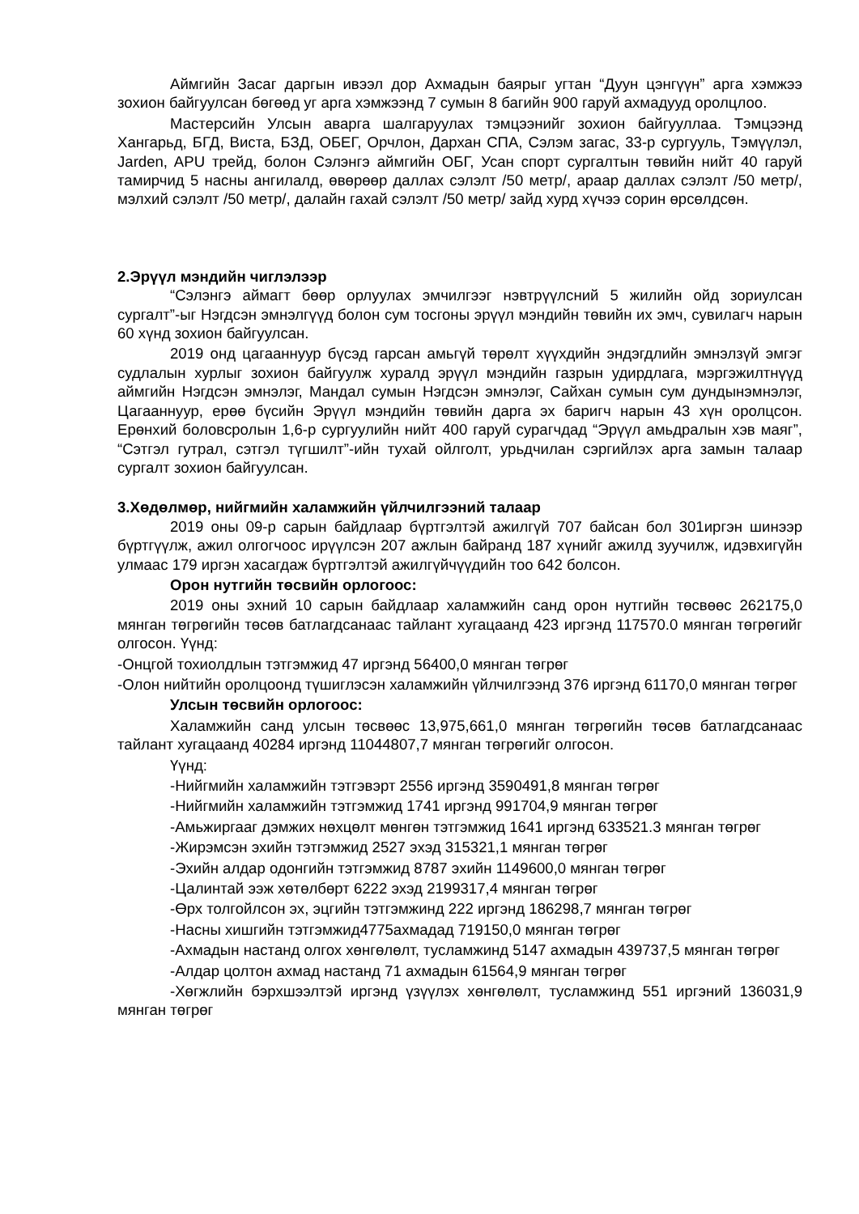Аймгийн Засаг даргын ивээл дор Ахмадын баярыг угтан “Дуун цэнгүүн” арга хэмжээ зохион байгуулсан бөгөөд уг арга хэмжээнд 7 сумын 8 багийн 900 гаруй ахмадууд оролцлоо.
Мастерсийн Улсын аварга шалгаруулах тэмцээнийг зохион байгууллаа. Тэмцээнд Хангарьд, БГД, Виста, БЗД, ОБЕГ, Орчлон, Дархан СПА, Сэлэм загас, 33-р сургууль, Тэмүүлэл, Jarden, APU трейд, болон Сэлэнгэ аймгийн ОБГ, Усан спорт сургалтын төвийн нийт 40 гаруй тамирчид 5 насны ангилалд, өвөрөөр даллах сэлэлт /50 метр/, араар даллах сэлэлт /50 метр/, мэлхий сэлэлт /50 метр/, далайн гахай сэлэлт /50 метр/ зайд хурд хүчээ сорин өрсөлдсөн.
2.Эрүүл мэндийн чиглэлээр
“Сэлэнгэ аймагт бөөр орлуулах эмчилгээг нэвтрүүлсний 5 жилийн ойд зориулсан сургалт”-ыг Нэгдсэн эмнэлгүүд болон сум тосгоны эрүүл мэндийн төвийн их эмч, сувилагч нарын 60 хүнд зохион байгуулсан.
2019 онд цагааннуур бүсэд гарсан амьгүй төрөлт хүүхдийн эндэгдлийн эмнэлзүй эмгэг судлалын хурлыг зохион байгуулж хуралд эрүүл мэндийн газрын удирдлага, мэргэжилтнүүд аймгийн Нэгдсэн эмнэлэг, Мандал сумын Нэгдсэн эмнэлэг, Сайхан сумын сум дундынэмнэлэг, Цагааннуур, ерөө бүсийн Эрүүл мэндийн төвийн дарга эх баригч нарын 43 хүн оролцсон. Ерөнхий боловсролын 1,6-р сургуулийн нийт 400 гаруй сурагчдад “Эрүүл амьдралын хэв маяг”, “Сэтгэл гутрал, сэтгэл түгшилт”-ийн тухай ойлголт, урьдчилан сэргийлэх арга замын талаар сургалт зохион байгуулсан.
3.Хөдөлмөр, нийгмийн халамжийн үйлчилгээний талаар
2019 оны 09-р сарын байдлаар бүртгэлтэй ажилгүй 707 байсан бол 301иргэн шинээр бүртгүүлж, ажил олгогчоос ирүүлсэн 207 ажлын байранд 187 хүнийг ажилд зуучилж, идэвхигүйн улмаас 179 иргэн хасагдаж бүртгэлтэй ажилгүйчүүдийн тоо 642 болсон.
Орон нутгийн төсвийн орлогоос:
2019 оны эхний 10 сарын байдлаар халамжийн санд орон нутгийн төсвөөс 262175,0 мянган төгрөгийн төсөв батлагдсанаас тайлант хугацаанд 423 иргэнд 117570.0 мянган төгрөгийг олгосон. Үүнд:
-Онцгой тохиолдлын тэтгэмжид 47 иргэнд 56400,0 мянган төгрөг
-Олон нийтийн оролцоонд түшиглэсэн халамжийн үйлчилгээнд 376 иргэнд 61170,0 мянган төгрөг
Улсын төсвийн орлогоос:
Халамжийн санд улсын төсвөөс 13,975,661,0 мянган төгрөгийн төсөв батлагдсанаас тайлант хугацаанд 40284 иргэнд 11044807,7 мянган төгрөгийг олгосон.
Үүнд:
-Нийгмийн халамжийн тэтгэвэрт 2556 иргэнд 3590491,8 мянган төгрөг
-Нийгмийн халамжийн тэтгэмжид 1741 иргэнд 991704,9 мянган төгрөг
-Амьжиргааг дэмжих нөхцөлт мөнгөн тэтгэмжид 1641 иргэнд 633521.3 мянган төгрөг
-Жирэмсэн эхийн тэтгэмжид 2527 эхэд 315321,1 мянган төгрөг
-Эхийн алдар одонгийн тэтгэмжид 8787 эхийн 1149600,0 мянган төгрөг
-Цалинтай ээж хөтөлбөрт 6222 эхэд 2199317,4 мянган төгрөг
-Өрх толгойлсон эх, эцгийн тэтгэмжинд 222 иргэнд 186298,7 мянган төгрөг
-Насны хишгийн тэтгэмжид4775ахмадад 719150,0 мянган төгрөг
-Ахмадын настанд олгох хөнгөлөлт, тусламжинд 5147 ахмадын 439737,5 мянган төгрөг
-Алдар цолтон ахмад настанд 71 ахмадын 61564,9 мянган төгрөг
-Хөгжлийн бэрхшээлтэй иргэнд үзүүлэх хөнгөлөлт, тусламжинд 551 иргэний 136031,9 мянган төгрөг